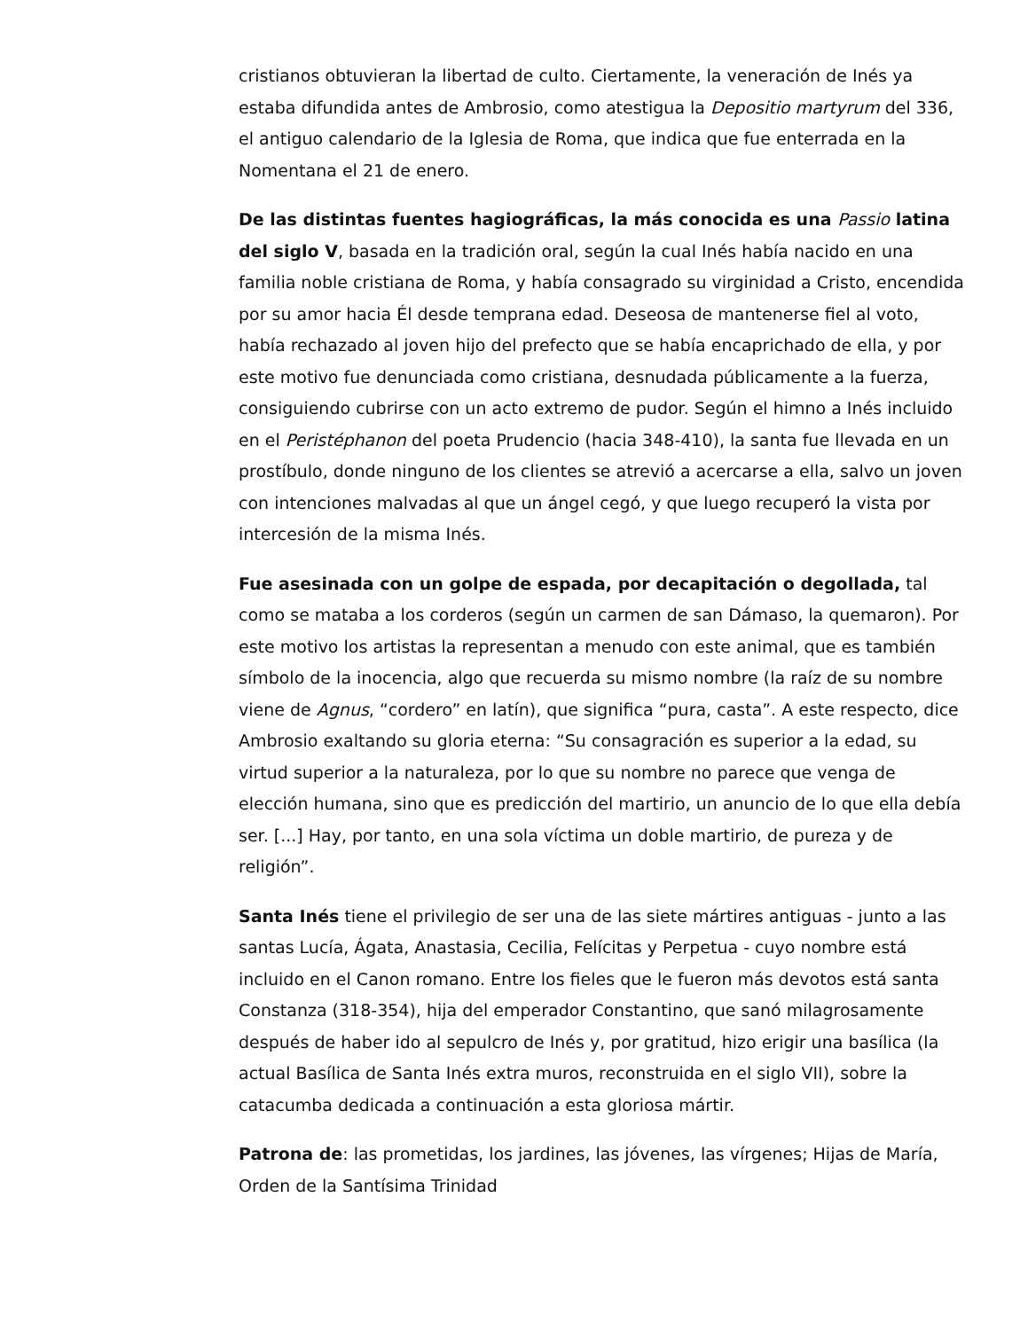cristianos obtuvieran la libertad de culto. Ciertamente, la veneración de Inés ya estaba difundida antes de Ambrosio, como atestigua la Depositio martyrum del 336, el antiguo calendario de la Iglesia de Roma, que indica que fue enterrada en la Nomentana el 21 de enero.
De las distintas fuentes hagiográficas, la más conocida es una Passio latina del siglo V, basada en la tradición oral, según la cual Inés había nacido en una familia noble cristiana de Roma, y había consagrado su virginidad a Cristo, encendida por su amor hacia Él desde temprana edad. Deseosa de mantenerse fiel al voto, había rechazado al joven hijo del prefecto que se había encaprichado de ella, y por este motivo fue denunciada como cristiana, desnudada públicamente a la fuerza, consiguiendo cubrirse con un acto extremo de pudor. Según el himno a Inés incluido en el Peristéphanon del poeta Prudencio (hacia 348-410), la santa fue llevada en un prostíbulo, donde ninguno de los clientes se atrevió a acercarse a ella, salvo un joven con intenciones malvadas al que un ángel cegó, y que luego recuperó la vista por intercesión de la misma Inés.
Fue asesinada con un golpe de espada, por decapitación o degollada, tal como se mataba a los corderos (según un carmen de san Dámaso, la quemaron). Por este motivo los artistas la representan a menudo con este animal, que es también símbolo de la inocencia, algo que recuerda su mismo nombre (la raíz de su nombre viene de Agnus, “cordero” en latín), que significa “pura, casta”. A este respecto, dice Ambrosio exaltando su gloria eterna: “Su consagración es superior a la edad, su virtud superior a la naturaleza, por lo que su nombre no parece que venga de elección humana, sino que es predicción del martirio, un anuncio de lo que ella debía ser. [...] Hay, por tanto, en una sola víctima un doble martirio, de pureza y de religión”.
Santa Inés tiene el privilegio de ser una de las siete mártires antiguas - junto a las santas Lucía, Ágata, Anastasia, Cecilia, Felícitas y Perpetua - cuyo nombre está incluido en el Canon romano. Entre los fieles que le fueron más devotos está santa Constanza (318-354), hija del emperador Constantino, que sanó milagrosamente después de haber ido al sepulcro de Inés y, por gratitud, hizo erigir una basílica (la actual Basílica de Santa Inés extra muros, reconstruida en el siglo VII), sobre la catacumba dedicada a continuación a esta gloriosa mártir.
Patrona de: las prometidas, los jardines, las jóvenes, las vírgenes; Hijas de María, Orden de la Santísima Trinidad